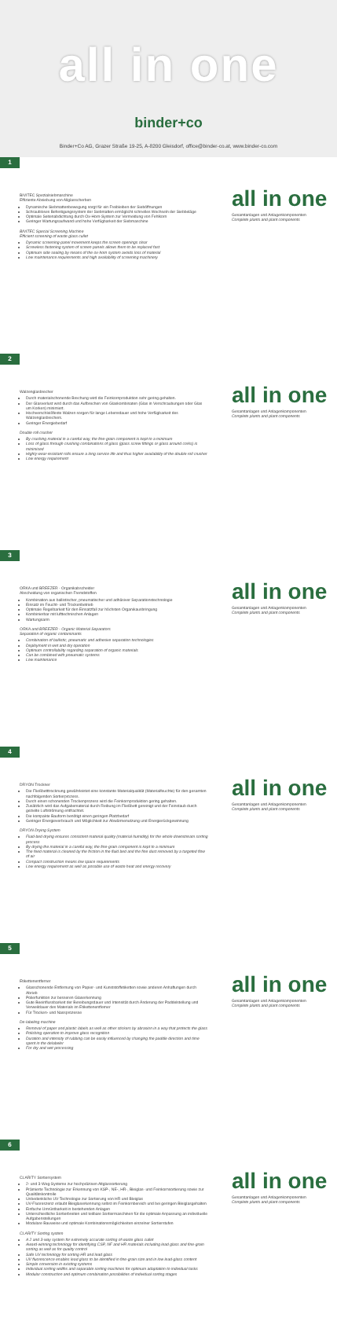all in one
binder+co
Binder+Co AG, Grazer Straße 19-25, A-8200 Gleisdorf, office@binder-co.at, www.binder-co.com
1
BIVITEC Spezialsiebmaschine
Effiziente Absiebung von Allglasscherben
Dynamische Siebmattenbewegung sorgt für ein Freibleiben der Sieböffnungen
Schraubloses Befestigungssystem der Siebmatten ermöglicht schnelles Wechseln der Siebbeläge
Optimale Seitenabdichtung durch Ox-Horn-System zur Vermeidung von Fehlkorn
Geringer Wartungsaufwand und hohe Verfügbarkeit der Siebmaschine
BIVITEC Special Screening Machine
Efficient screening of waste glass cullet
Dynamic screening-panel movement keeps the screen openings clear
Screwless fastening system of screen panels allows them to be replaced fast
Optimum side sealing by means of the ox-horn system avoids loss of material
Low maintenance requirements and high availability of screening machinery
all in one
Gesamtanlagen und Anlagenkomponenten
Complete plants and plant components
2
Walzenglasbrecher
Durch materialschonende Brechung wird die Feinkornproduktion sehr gering gehalten.
Der Glasverlust wird durch das Aufbrechen von Glaskombinaten (Glas in Verschraubungen oder Glas um Korken) minimiert.
Hochverschleißfeste Walzen sorgen für lange Lebensdauer und hohe Verfügbarkeit des Walzenglasbrechers.
Geringer Energiebedarf
Double roll crusher
By crushing material in a careful way, the fine-grain component is kept to a minimum
Loss of glass through crushing combinations of glass (glass screw fittings or glass around corks) is minimised
Highly wear-resistant rolls ensure a long service life and thus higher availability of the double roll crusher
Low energy requirement
all in one
Gesamtanlagen und Anlagenkomponenten
Complete plants and plant components
3
ORKA und BREEZER - Organikabscheider
Abscheidung von organischen Fremdstoffen
Kombination aus ballistischer, pneumatischer und adhäsiver Separationstechnologie
Einsatz im Feucht- und Trockenbetrieb
Optimale Regelbarkeit für den Einsatzfall zur höchsten Organikausbringung
Kombinierbar mit lufttechnischen Anlagen
Wartungsarm
ORKA and BREEZER - Organic Material Separators
Separation of organic contaminants
Combination of ballistic, pneumatic and adhesive separation technologies
Deployment in wet and dry operation
Optimum controllability regarding separation of organic materials
Can be combined with pneumatic systems
Low maintenance
all in one
Gesamtanlagen und Anlagenkomponenten
Complete plants and plant components
4
DRYON Trockner
Die Fließbetttrocknung gewährleistet eine konstante Materialqualität (Materialfeuchte) für den gesamten nachfolgenden Sortierprozess.
Durch einen schonenden Trockenprozess wird die Feinkornproduktion gering gehalten.
Zusätzlich wird das Aufgabematerial durch Reibung im Fließbett gereinigt und der Feinstaub durch gezielte Luftströmung entfrachtet.
Die kompakte Bauform benötigt einen geringen Platzbedarf
Geringer Energieverbrauch und Möglichkeit zur Abwärmenutzung und Energierückgewinnung
DRYON Drying System
Fluid-bed drying ensures consistent material quality (material humidity) for the whole downstream sorting process
By drying the material in a careful way, the fine-grain component is kept to a minimum
The feed material is cleaned by the friction in the fluid bed and the fine dust removed by a targeted flow of air
Compact construction means low space requirements
Low energy requirement as well as possible use of waste heat and energy recovery
all in one
Gesamtanlagen und Anlagenkomponenten
Complete plants and plant components
5
Etikettenentferner
Glasschonende Entfernung von Papier- und Kunststoffetiketten sowie anderen Anhaftungen durch Abrieb
Polierfunktion zur besseren Glaserkennung
Gute Beeinflussbarkeit der Bereibungsdauer und Intensität durch Änderung der Paddelstellung und Verweildauer des Materials im Etikettenentferner
Für Trocken- und Nassprozesse
De-labeling machine
Removal of paper and plastic labels as well as other stickers by abrasion in a way that protects the glass
Polishing operation to improve glass recognition
Duration and intensity of rubbing can be easily influenced by changing the paddle direction and time spent in the delabeler
For dry and wet processing
all in one
Gesamtanlagen und Anlagenkomponenten
Complete plants and plant components
6
CLARITY Sortiersystem
2- und 3-Weg-Systeme zur hochpräzisen Altglassortierung
Prämierte Technologie zur Erkennung von KSP-, NE-, HR-, Bleiglas- und Feinkornsortierung sowie zur Qualitätskontrolle
Unbedenkliche UV-Technologie zur Sortierung von HR und Bleiglas
UV-Fluoreszenz erlaubt Bleiglaserkennung selbst im Feinkornbereich und bei geringen Bleiglasgehalten
Einfache Umrüstbarkeit in bestehenden Anlagen
Unterschiedliche Sortierbreiten und teilbare Sortiermaschinen für die optimale Anpassung an individuelle Aufgabenstellungen
Modulare Bauweise und optimale Kombinationsmöglichkeiten einzelner Sortierstufen
CLARITY Sorting system
A 2 and 3-way system for extremely accurate sorting of waste glass cullet
Award-winning technology for identifying CSP, NF and HR materials including lead glass and fine-grain sorting as well as for quality control
Safe UV technology for sorting HR and lead glass
UV fluorescence enables lead glass to be identified in fine-grain size and in low lead-glass content
Simple conversion in existing systems
Individual sorting widths and separable sorting machines for optimum adaptation to individual tasks
Modular construction and optimum combination possibilities of individual sorting stages
all in one
Gesamtanlagen und Anlagenkomponenten
Complete plants and plant components